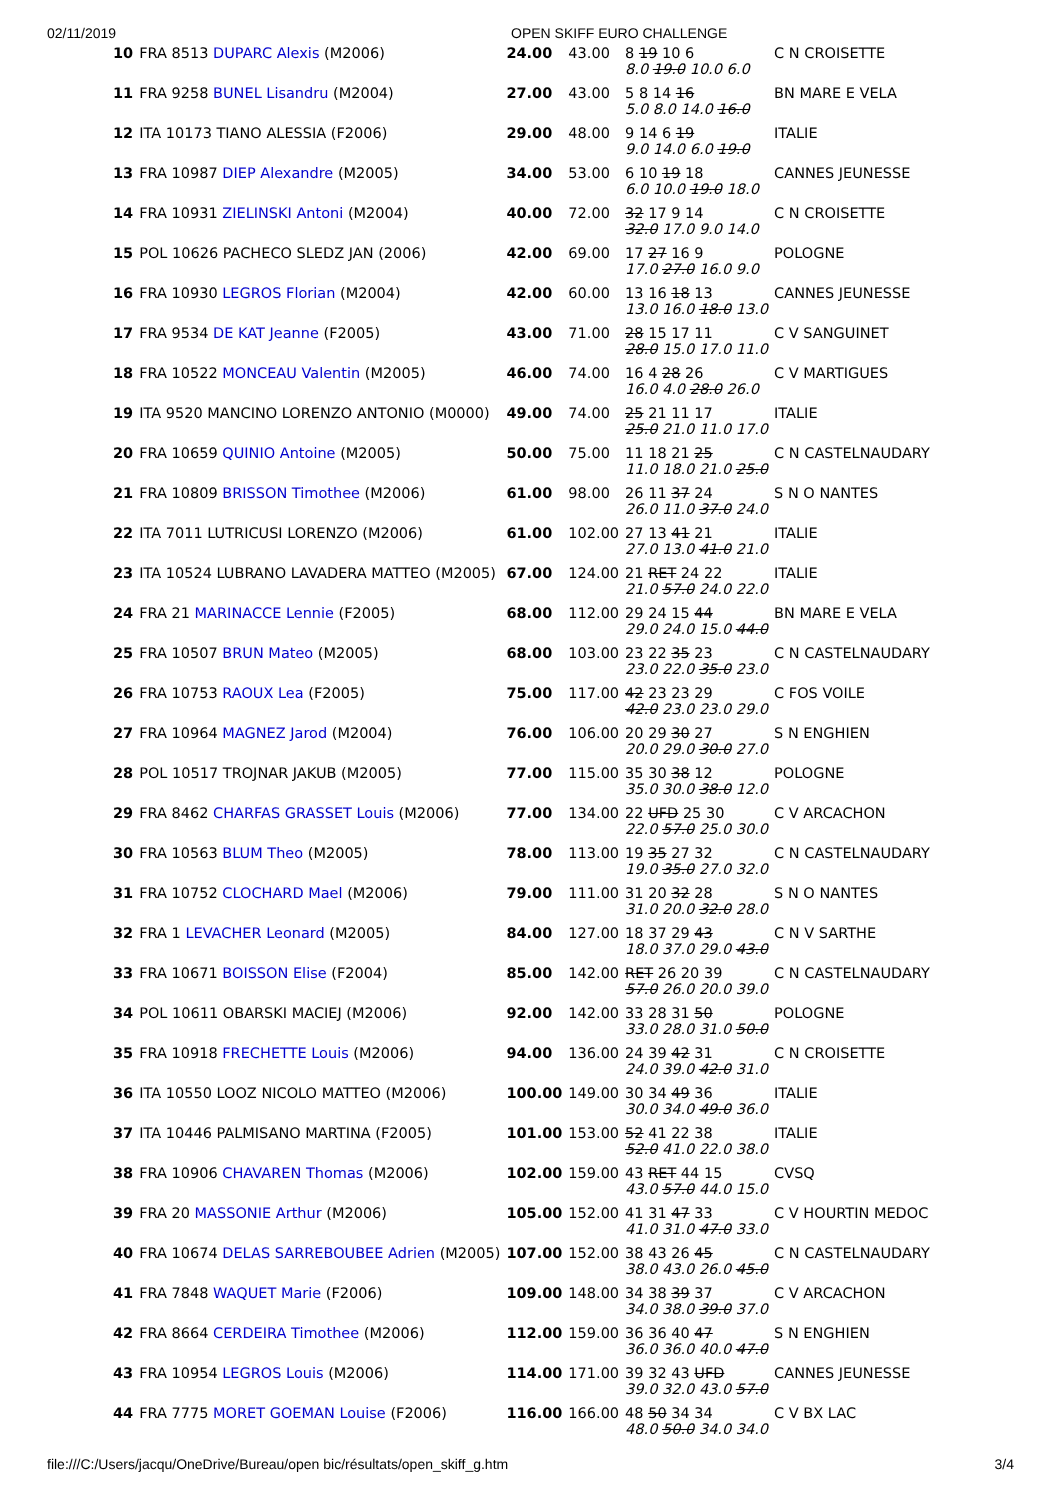02/11/2019 OPEN SKIFF EURO CHALLENGE
| 10 | FRA 8513 DUPARC Alexis (M2006) | 24.00 | 43.00 | 8 19 10 6 8.0 19.0 10.0 6.0 | C N CROISETTE |
| 11 | FRA 9258 BUNEL Lisandru (M2004) | 27.00 | 43.00 | 5 8 14 16 5.0 8.0 14.0 16.0 | BN MARE E VELA |
| 12 | ITA 10173 TIANO ALESSIA (F2006) | 29.00 | 48.00 | 9 14 6 19 9.0 14.0 6.0 19.0 | ITALIE |
| 13 | FRA 10987 DIEP Alexandre (M2005) | 34.00 | 53.00 | 6 10 19 18 6.0 10.0 19.0 18.0 | CANNES JEUNESSE |
| 14 | FRA 10931 ZIELINSKI Antoni (M2004) | 40.00 | 72.00 | 32 17 9 14 32.0 17.0 9.0 14.0 | C N CROISETTE |
| 15 | POL 10626 PACHECO SLEDZ JAN (2006) | 42.00 | 69.00 | 17 27 16 9 17.0 27.0 16.0 9.0 | POLOGNE |
| 16 | FRA 10930 LEGROS Florian (M2004) | 42.00 | 60.00 | 13 16 18 13 13.0 16.0 18.0 13.0 | CANNES JEUNESSE |
| 17 | FRA 9534 DE KAT Jeanne (F2005) | 43.00 | 71.00 | 28 15 17 11 28.0 15.0 17.0 11.0 | C V SANGUINET |
| 18 | FRA 10522 MONCEAU Valentin (M2005) | 46.00 | 74.00 | 16 4 28 26 16.0 4.0 28.0 26.0 | C V MARTIGUES |
| 19 | ITA 9520 MANCINO LORENZO ANTONIO (M0000) | 49.00 | 74.00 | 25 21 11 17 25.0 21.0 11.0 17.0 | ITALIE |
| 20 | FRA 10659 QUINIO Antoine (M2005) | 50.00 | 75.00 | 11 18 21 25 11.0 18.0 21.0 25.0 | C N CASTELNAUDARY |
| 21 | FRA 10809 BRISSON Timothee (M2006) | 61.00 | 98.00 | 26 11 37 24 26.0 11.0 37.0 24.0 | S N O NANTES |
| 22 | ITA 7011 LUTRICUSI LORENZO (M2006) | 61.00 | 102.00 | 27 13 41 21 27.0 13.0 41.0 21.0 | ITALIE |
| 23 | ITA 10524 LUBRANO LAVADERA MATTEO (M2005) | 67.00 | 124.00 | 21 RET 24 22 21.0 57.0 24.0 22.0 | ITALIE |
| 24 | FRA 21 MARINACCE Lennie (F2005) | 68.00 | 112.00 | 29 24 15 44 29.0 24.0 15.0 44.0 | BN MARE E VELA |
| 25 | FRA 10507 BRUN Mateo (M2005) | 68.00 | 103.00 | 23 22 35 23 23.0 22.0 35.0 23.0 | C N CASTELNAUDARY |
| 26 | FRA 10753 RAOUX Lea (F2005) | 75.00 | 117.00 | 42 23 23 29 42.0 23.0 23.0 29.0 | C FOS VOILE |
| 27 | FRA 10964 MAGNEZ Jarod (M2004) | 76.00 | 106.00 | 20 29 30 27 20.0 29.0 30.0 27.0 | S N ENGHIEN |
| 28 | POL 10517 TROJNAR JAKUB (M2005) | 77.00 | 115.00 | 35 30 38 12 35.0 30.0 38.0 12.0 | POLOGNE |
| 29 | FRA 8462 CHARFAS GRASSET Louis (M2006) | 77.00 | 134.00 | 22 UFD 25 30 22.0 57.0 25.0 30.0 | C V ARCACHON |
| 30 | FRA 10563 BLUM Theo (M2005) | 78.00 | 113.00 | 19 35 27 32 19.0 35.0 27.0 32.0 | C N CASTELNAUDARY |
| 31 | FRA 10752 CLOCHARD Mael (M2006) | 79.00 | 111.00 | 31 20 32 28 31.0 20.0 32.0 28.0 | S N O NANTES |
| 32 | FRA 1 LEVACHER Leonard (M2005) | 84.00 | 127.00 | 18 37 29 43 18.0 37.0 29.0 43.0 | C N V SARTHE |
| 33 | FRA 10671 BOISSON Elise (F2004) | 85.00 | 142.00 | RET 26 20 39 57.0 26.0 20.0 39.0 | C N CASTELNAUDARY |
| 34 | POL 10611 OBARSKI MACIEJ (M2006) | 92.00 | 142.00 | 33 28 31 50 33.0 28.0 31.0 50.0 | POLOGNE |
| 35 | FRA 10918 FRECHETTE Louis (M2006) | 94.00 | 136.00 | 24 39 42 31 24.0 39.0 42.0 31.0 | C N CROISETTE |
| 36 | ITA 10550 LOOZ NICOLO MATTEO (M2006) | 100.00 | 149.00 | 30 34 49 36 30.0 34.0 49.0 36.0 | ITALIE |
| 37 | ITA 10446 PALMISANO MARTINA (F2005) | 101.00 | 153.00 | 52 41 22 38 52.0 41.0 22.0 38.0 | ITALIE |
| 38 | FRA 10906 CHAVAREN Thomas (M2006) | 102.00 | 159.00 | 43 RET 44 15 43.0 57.0 44.0 15.0 | CVSQ |
| 39 | FRA 20 MASSONIE Arthur (M2006) | 105.00 | 152.00 | 41 31 47 33 41.0 31.0 47.0 33.0 | C V HOURTIN MEDOC |
| 40 | FRA 10674 DELAS SARREBOUBEE Adrien (M2005) | 107.00 | 152.00 | 38 43 26 45 38.0 43.0 26.0 45.0 | C N CASTELNAUDARY |
| 41 | FRA 7848 WAQUET Marie (F2006) | 109.00 | 148.00 | 34 38 39 37 34.0 38.0 39.0 37.0 | C V ARCACHON |
| 42 | FRA 8664 CERDEIRA Timothee (M2006) | 112.00 | 159.00 | 36 36 40 47 36.0 36.0 40.0 47.0 | S N ENGHIEN |
| 43 | FRA 10954 LEGROS Louis (M2006) | 114.00 | 171.00 | 39 32 43 UFD 39.0 32.0 43.0 57.0 | CANNES JEUNESSE |
| 44 | FRA 7775 MORET GOEMAN Louise (F2006) | 116.00 | 166.00 | 48 50 34 34 48.0 50.0 34.0 34.0 | C V BX LAC |
file:///C:/Users/jacqu/OneDrive/Bureau/open bic/résultats/open_skiff_g.htm 3/4